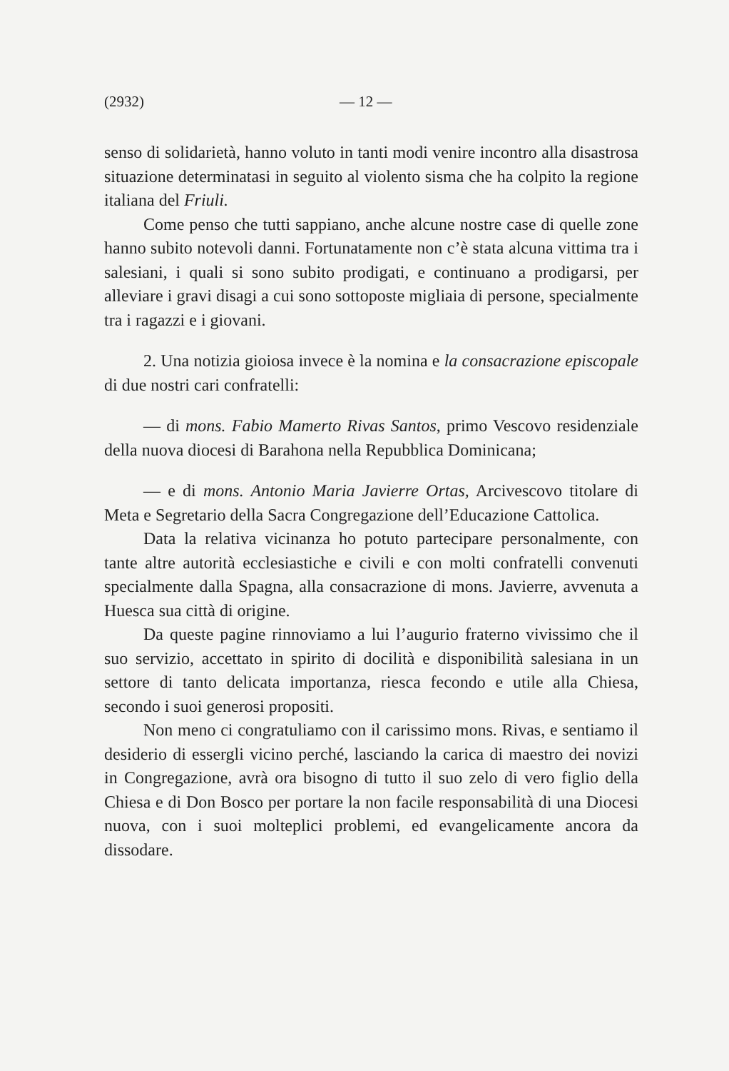(2932) — 12 —
senso di solidarietà, hanno voluto in tanti modi venire incontro alla disastrosa situazione determinatasi in seguito al violento sisma che ha colpito la regione italiana del Friuli.
Come penso che tutti sappiano, anche alcune nostre case di quelle zone hanno subito notevoli danni. Fortunatamente non c’è stata alcuna vittima tra i salesiani, i quali si sono subito prodigati, e continuano a prodigarsi, per alleviare i gravi disagi a cui sono sottoposte migliaia di persone, specialmente tra i ragazzi e i giovani.
2. Una notizia gioiosa invece è la nomina e la consacrazione episcopale di due nostri cari confratelli:
— di mons. Fabio Mamerto Rivas Santos, primo Vescovo residenziale della nuova diocesi di Barahona nella Repubblica Dominicana;
— e di mons. Antonio Maria Javierre Ortas, Arcivescovo titolare di Meta e Segretario della Sacra Congregazione dell’Educazione Cattolica.
Data la relativa vicinanza ho potuto partecipare personalmente, con tante altre autorità ecclesiastiche e civili e con molti confratelli convenuti specialmente dalla Spagna, alla consacrazione di mons. Javierre, avvenuta a Huesca sua città di origine.
Da queste pagine rinnoviamo a lui l’augurio fraterno vivissimo che il suo servizio, accettato in spirito di docilità e disponibilità salesiana in un settore di tanto delicata importanza, riesca fecondo e utile alla Chiesa, secondo i suoi generosi propositi.
Non meno ci congratuliamo con il carissimo mons. Rivas, e sentiamo il desiderio di essergli vicino perché, lasciando la carica di maestro dei novizi in Congregazione, avrà ora bisogno di tutto il suo zelo di vero figlio della Chiesa e di Don Bosco per portare la non facile responsabilità di una Diocesi nuova, con i suoi molteplici problemi, ed evangelicamente ancora da dissodare.